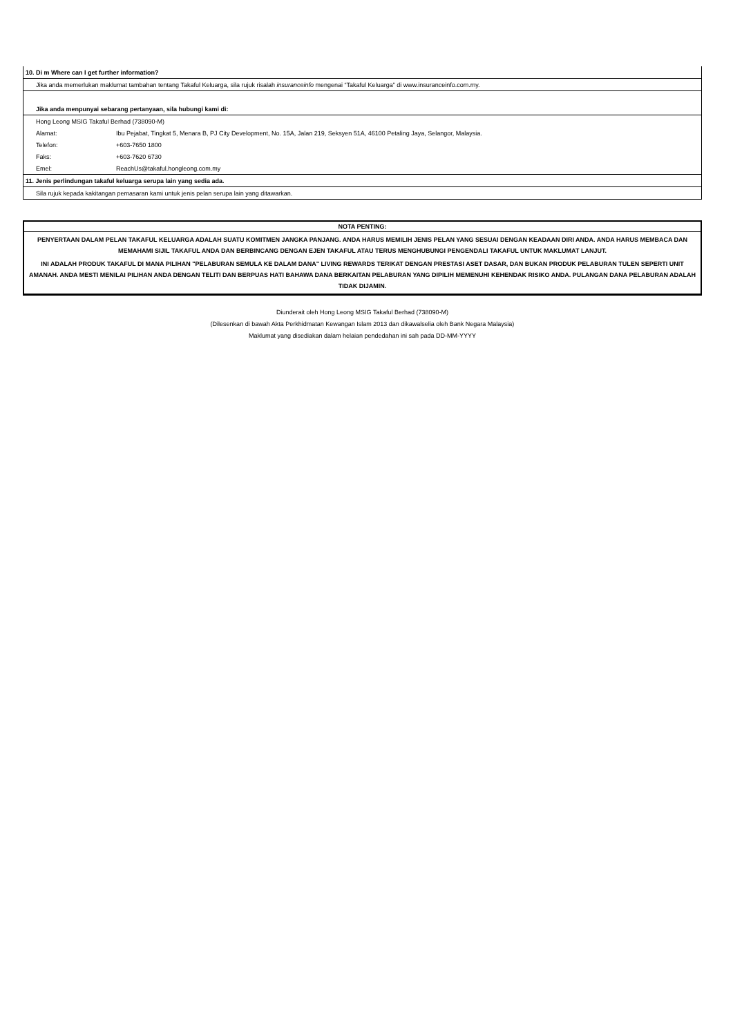| 10. Di m Where can I get further information? | |
| Jika anda memerlukan maklumat tambahan tentang Takaful Keluarga, sila rujuk risalah insuranceinfo mengenai “Takaful Keluarga” di www.insuranceinfo.com.my. | |
| Jika anda menpunyai sebarang pertanyaan, sila hubungi kami di: | |
| Hong Leong MSIG Takaful Berhad (738090-M) | |
| Alamat: | Ibu Pejabat, Tingkat 5, Menara B, PJ City Development, No. 15A, Jalan 219, Seksyen 51A, 46100 Petaling Jaya, Selangor, Malaysia. |
| Telefon: | +603-7650 1800 |
| Faks: | +603-7620 6730 |
| Emel: | ReachUs@takaful.hongleong.com.my |
| 11. Jenis perlindungan takaful keluarga serupa lain yang sedia ada. | |
| Sila rujuk kepada kakitangan pemasaran kami untuk jenis pelan serupa lain yang ditawarkan. | |
NOTA PENTING:
PENYERTAAN DALAM PELAN TAKAFUL KELUARGA ADALAH SUATU KOMITMEN JANGKA PANJANG. ANDA HARUS MEMILIH JENIS PELAN YANG SESUAI DENGAN KEADAAN DIRI ANDA. ANDA HARUS MEMBACA DAN MEMAHAMI SIJIL TAKAFUL ANDA DAN BERBINCANG DENGAN EJEN TAKAFUL ATAU TERUS MENGHUBUNGI PENGENDALI TAKAFUL UNTUK MAKLUMAT LANJUT.
INI ADALAH PRODUK TAKAFUL DI MANA PILIHAN "PELABURAN SEMULA KE DALAM DANA" LIVING REWARDS TERIKAT DENGAN PRESTASI ASET DASAR, DAN BUKAN PRODUK PELABURAN TULEN SEPERTI UNIT AMANAH. ANDA MESTI MENILAI PILIHAN ANDA DENGAN TELITI DAN BERPUAS HATI BAHAWA DANA BERKAITAN PELABURAN YANG DIPILIH MEMENUHI KEHENDAK RISIKO ANDA. PULANGAN DANA PELABURAN ADALAH TIDAK DIJAMIN.
Diunderait oleh Hong Leong MSIG Takaful Berhad (738090-M)
(Dilesenkan di bawah Akta Perkhidmatan Kewangan Islam 2013 dan dikawalselia oleh Bank Negara Malaysia)
Maklumat yang disediakan dalam helaian pendedahan ini sah pada DD-MM-YYYY